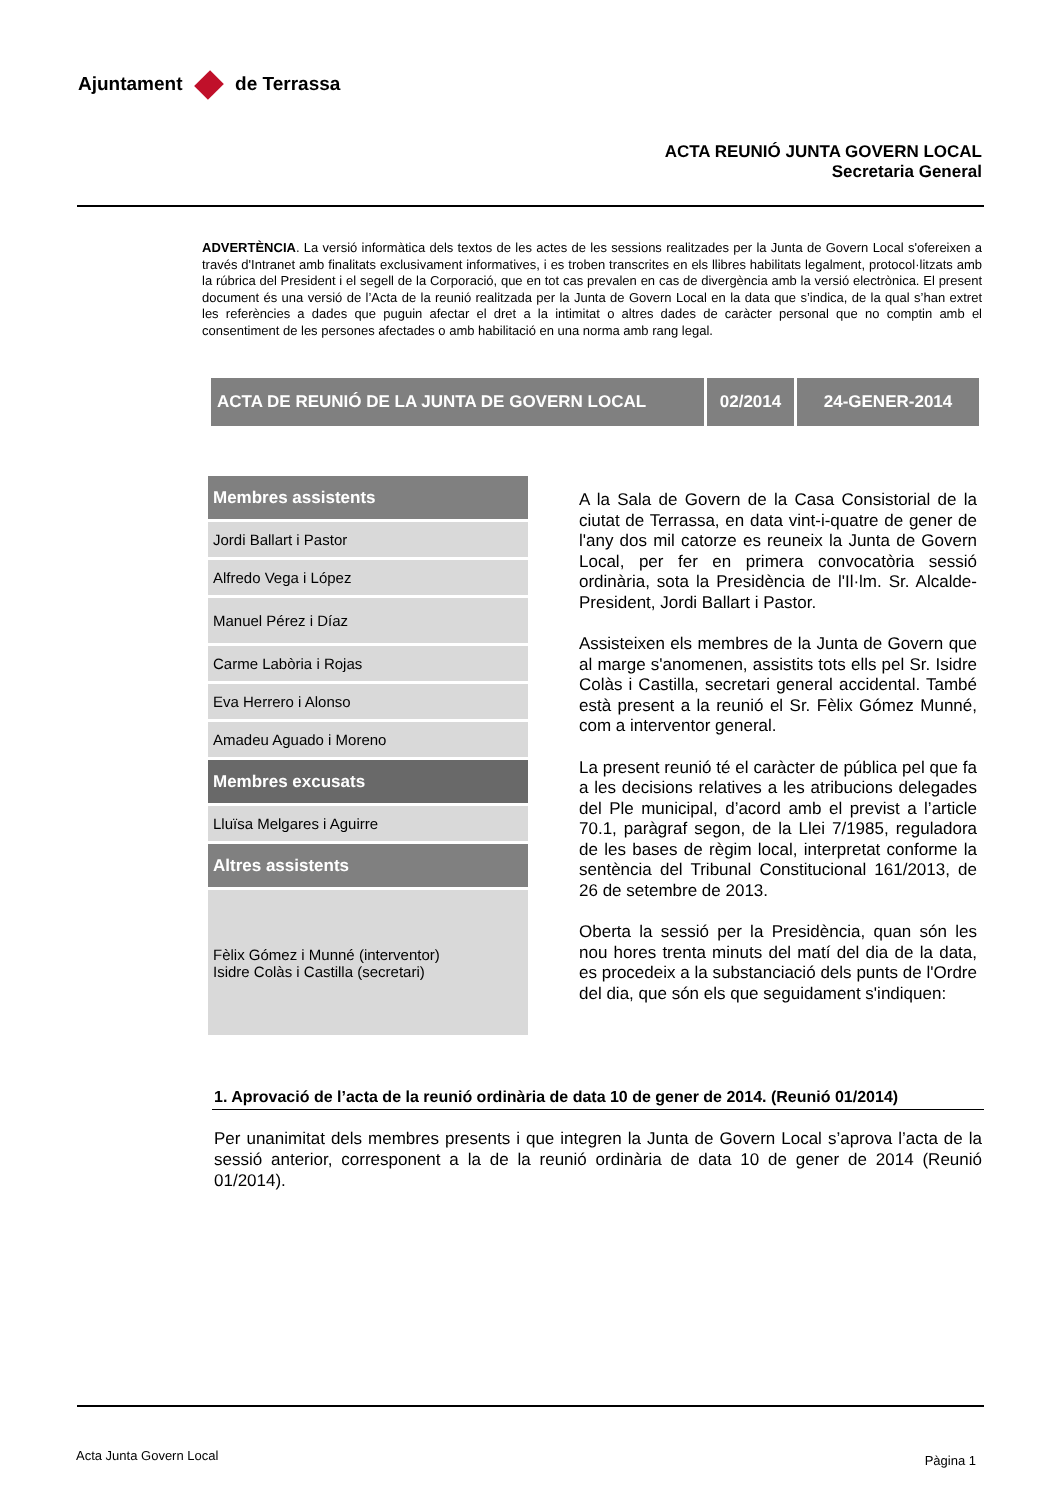Ajuntament de Terrassa
ACTA REUNIÓ JUNTA GOVERN LOCAL
Secretaria General
ADVERTÈNCIA. La versió informàtica dels textos de les actes de les sessions realitzades per la Junta de Govern Local s'ofereixen a través d'Intranet amb finalitats exclusivament informatives, i es troben transcrites en els llibres habilitats legalment, protocol·litzats amb la rúbrica del President i el segell de la Corporació, que en tot cas prevalen en cas de divergència amb la versió electrònica. El present document és una versió de l’Acta de la reunió realitzada per la Junta de Govern Local en la data que s’indica, de la qual s’han extret les referències a dades que puguin afectar el dret a la intimitat o altres dades de caràcter personal que no comptin amb el consentiment de les persones afectades o amb habilitació en una norma amb rang legal.
| ACTA DE REUNIÓ DE LA JUNTA DE GOVERN LOCAL | 02/2014 | 24-GENER-2014 |
| Membres assistents |
| --- |
| Jordi Ballart i Pastor |
| Alfredo Vega i López |
| Manuel Pérez i Díaz |
| Carme Labòria i Rojas |
| Eva Herrero i Alonso |
| Amadeu Aguado i Moreno |
| Membres excusats |
| Lluïsa Melgares i Aguirre |
| Altres assistents |
| Fèlix Gómez i Munné (interventor) Isidre Colàs i Castilla (secretari) |
A la Sala de Govern de la Casa Consistorial de la ciutat de Terrassa, en data vint-i-quatre de gener de l'any dos mil catorze es reuneix la Junta de Govern Local, per fer en primera convocatòria sessió ordinària, sota la Presidència de l'Il·lm. Sr. Alcalde-President, Jordi Ballart i Pastor.
Assisteixen els membres de la Junta de Govern que al marge s'anomenen, assistits tots ells pel Sr. Isidre Colàs i Castilla, secretari general accidental. També està present a la reunió el Sr. Fèlix Gómez Munné, com a interventor general.
La present reunió té el caràcter de pública pel que fa a les decisions relatives a les atribucions delegades del Ple municipal, d’acord amb el previst a l’article 70.1, paràgraf segon, de la Llei 7/1985, reguladora de les bases de règim local, interpretat conforme la sentència del Tribunal Constitucional 161/2013, de 26 de setembre de 2013.
Oberta la sessió per la Presidència, quan són les nou hores trenta minuts del matí del dia de la data, es procedeix a la substanciació dels punts de l'Ordre del dia, que són els que seguidament s'indiquen:
1. Aprovació de l’acta de la reunió ordinària de data 10 de gener de 2014. (Reunió 01/2014)
Per unanimitat dels membres presents i que integren la Junta de Govern Local s’aprova l’acta de la sessió anterior, corresponent a la de la reunió ordinària de data 10 de gener de 2014 (Reunió 01/2014).
Acta Junta Govern Local Pàgina 1